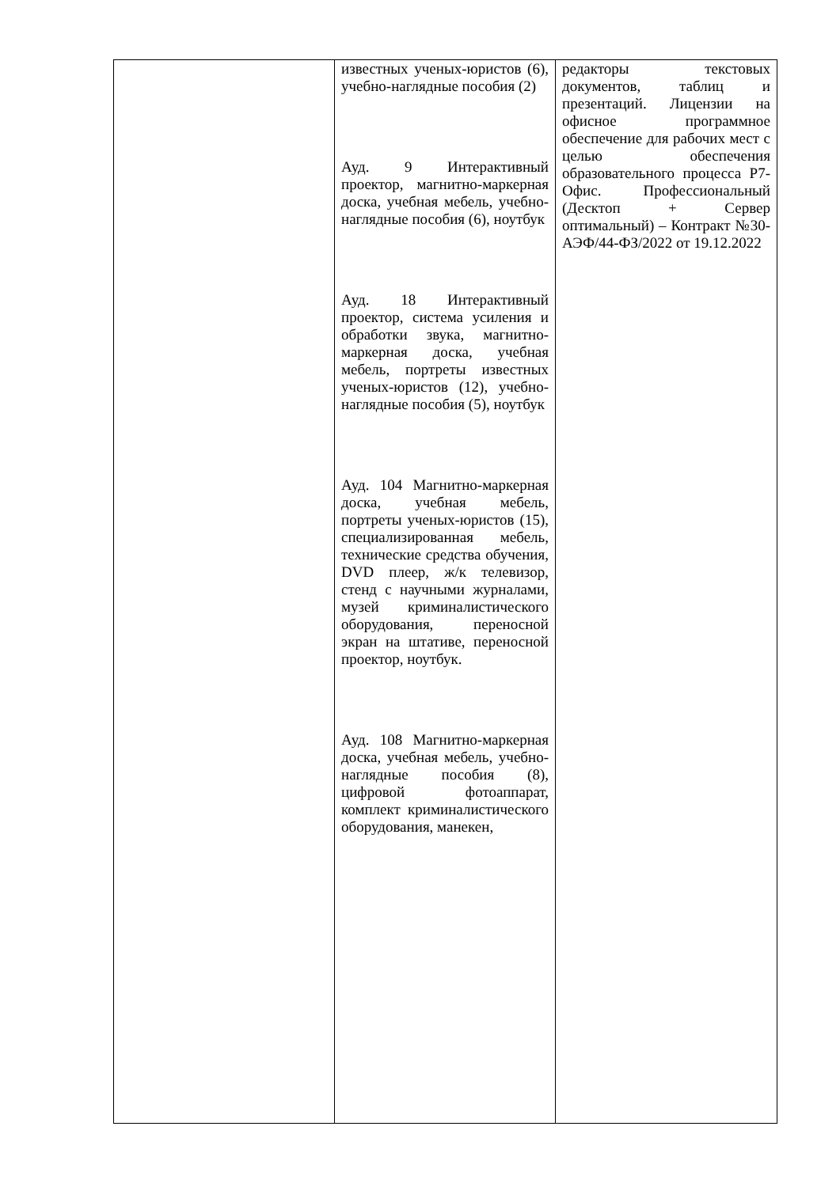| | известных ученых-юристов (6), учебно-наглядные пособия (2) Ауд. 9 Интерактивный проектор, магнитно-маркерная доска, учебная мебель, учебно-наглядные пособия (6), ноутбук Ауд. 18 Интерактивный проектор, система усиления и обработки звука, магнитно-маркерная доска, учебная мебель, портреты известных ученых-юристов (12), учебно-наглядные пособия (5), ноутбук Ауд. 104 Магнитно-маркерная доска, учебная мебель, портреты ученых-юристов (15), специализированная мебель, технические средства обучения, DVD плеер, ж/к телевизор, стенд с научными журналами, музей криминалистического оборудования, переносной экран на штативе, переносной проектор, ноутбук. Ауд. 108 Магнитно-маркерная доска, учебная мебель, учебно-наглядные пособия (8), цифровой фотоаппарат, комплект криминалистического оборудования, манекен, | редакторы текстовых документов, таблиц и презентаций. Лицензии на офисное программное обеспечение для рабочих мест с целью обеспечения образовательного процесса Р7-Офис. Профессиональный (Десктоп + Сервер оптимальный) – Контракт №30-АЭФ/44-ФЗ/2022 от 19.12.2022 |